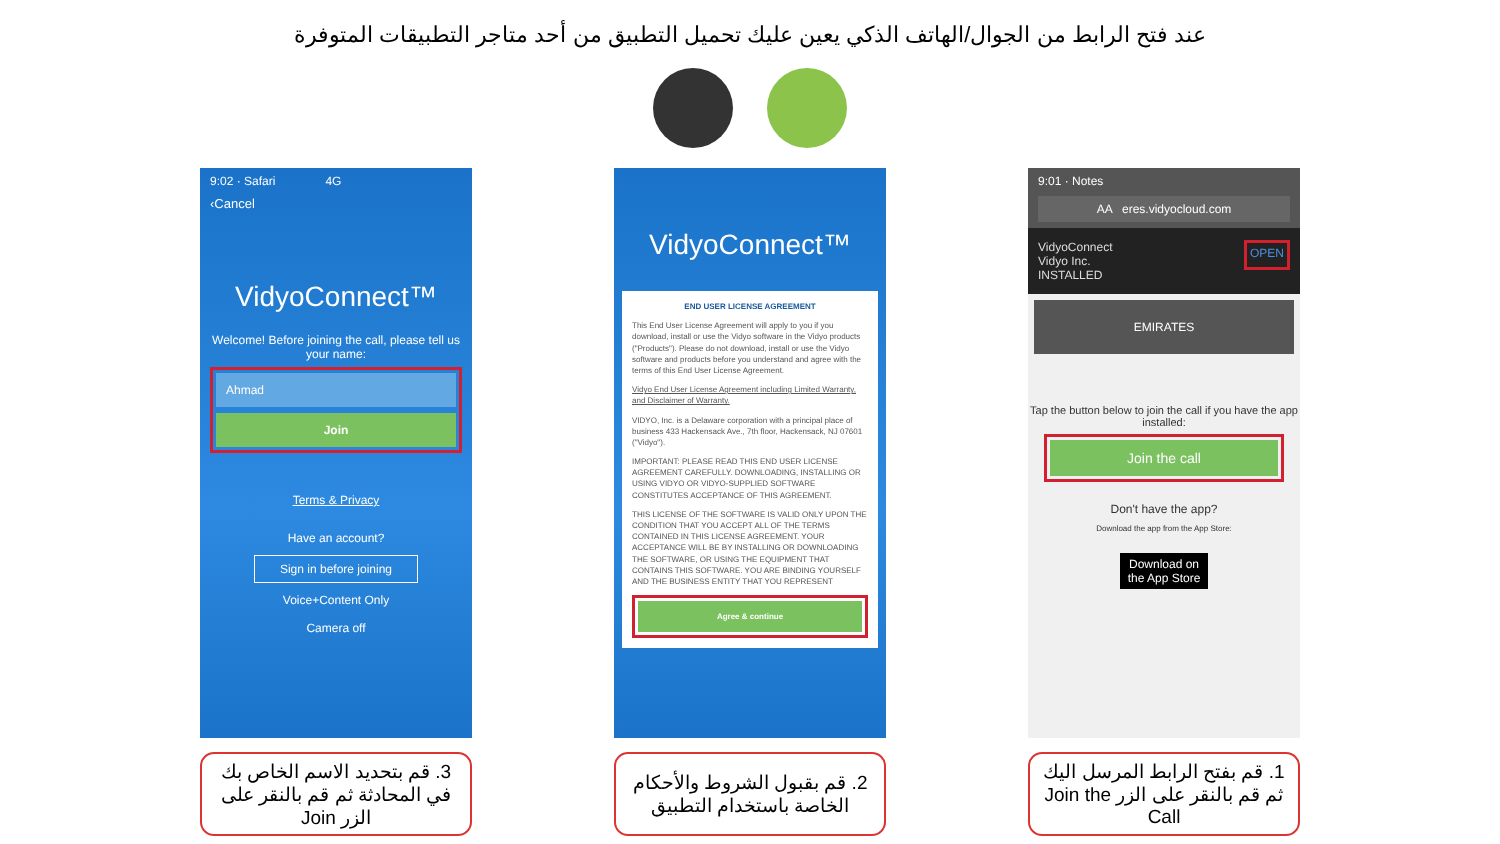عند فتح الرابط من الجوال/الهاتف الذكي يعين عليك تحميل التطبيق من أحد متاجر التطبيقات المتوفرة
9:02 · Safari 4G
‹Cancel
VidyoConnect™
Welcome! Before joining the call, please tell us your name:
Ahmad
Join
Terms & Privacy
Have an account?
Sign in before joining
Voice+Content Only
Camera off
3. قم بتحديد الاسم الخاص بك في المحادثة ثم قم بالنقر على الزر Join
VidyoConnect™
END USER LICENSE AGREEMENT
This End User License Agreement will apply to you if you download, install or use the Vidyo software in the Vidyo products ("Products"). Please do not download, install or use the Vidyo software and products before you understand and agree with the terms of this End User License Agreement.
Vidyo End User License Agreement including Limited Warranty, and Disclaimer of Warranty.
VIDYO, Inc. is a Delaware corporation with a principal place of business 433 Hackensack Ave., 7th floor, Hackensack, NJ 07601 ("Vidyo").
IMPORTANT: PLEASE READ THIS END USER LICENSE AGREEMENT CAREFULLY. DOWNLOADING, INSTALLING OR USING VIDYO OR VIDYO-SUPPLIED SOFTWARE CONSTITUTES ACCEPTANCE OF THIS AGREEMENT.
THIS LICENSE OF THE SOFTWARE IS VALID ONLY UPON THE CONDITION THAT YOU ACCEPT ALL OF THE TERMS CONTAINED IN THIS LICENSE AGREEMENT. YOUR ACCEPTANCE WILL BE BY INSTALLING OR DOWNLOADING THE SOFTWARE, OR USING THE EQUIPMENT THAT CONTAINS THIS SOFTWARE. YOU ARE BINDING YOURSELF AND THE BUSINESS ENTITY THAT YOU REPRESENT
Agree & continue
2. قم بقبول الشروط والأحكام الخاصة باستخدام التطبيق
9:01 · Notes
AA eres.vidyocloud.com
VidyoConnect
Vidyo Inc.
INSTALLED OPEN
EMIRATES
Tap the button below to join the call if you have the app installed:
Join the call
Don't have the app?
Download the app from the App Store:
Download on the App Store
1. قم بفتح الرابط المرسل اليك ثم قم بالنقر على الزر Join the Call